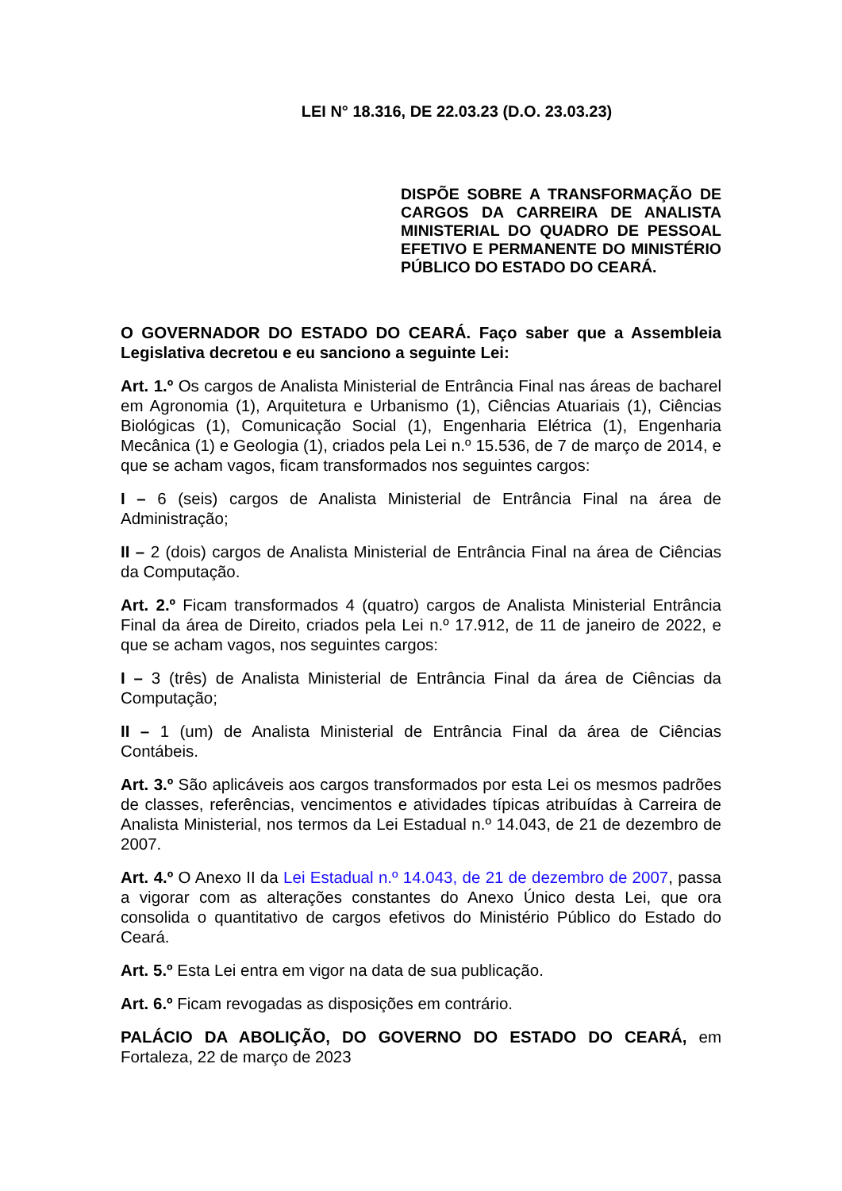LEI N° 18.316, DE 22.03.23 (D.O. 23.03.23)
DISPÕE SOBRE A TRANSFORMAÇÃO DE CARGOS DA CARREIRA DE ANALISTA MINISTERIAL DO QUADRO DE PESSOAL EFETIVO E PERMANENTE DO MINISTÉRIO PÚBLICO DO ESTADO DO CEARÁ.
O GOVERNADOR DO ESTADO DO CEARÁ. Faço saber que a Assembleia Legislativa decretou e eu sanciono a seguinte Lei:
Art. 1.º Os cargos de Analista Ministerial de Entrância Final nas áreas de bacharel em Agronomia (1), Arquitetura e Urbanismo (1), Ciências Atuariais (1), Ciências Biológicas (1), Comunicação Social (1), Engenharia Elétrica (1), Engenharia Mecânica (1) e Geologia (1), criados pela Lei n.º 15.536, de 7 de março de 2014, e que se acham vagos, ficam transformados nos seguintes cargos:
I – 6 (seis) cargos de Analista Ministerial de Entrância Final na área de Administração;
II – 2 (dois) cargos de Analista Ministerial de Entrância Final na área de Ciências da Computação.
Art. 2.º Ficam transformados 4 (quatro) cargos de Analista Ministerial Entrância Final da área de Direito, criados pela Lei n.º 17.912, de 11 de janeiro de 2022, e que se acham vagos, nos seguintes cargos:
I – 3 (três) de Analista Ministerial de Entrância Final da área de Ciências da Computação;
II – 1 (um) de Analista Ministerial de Entrância Final da área de Ciências Contábeis.
Art. 3.º São aplicáveis aos cargos transformados por esta Lei os mesmos padrões de classes, referências, vencimentos e atividades típicas atribuídas à Carreira de Analista Ministerial, nos termos da Lei Estadual n.º 14.043, de 21 de dezembro de 2007.
Art. 4.º O Anexo II da Lei Estadual n.º 14.043, de 21 de dezembro de 2007, passa a vigorar com as alterações constantes do Anexo Único desta Lei, que ora consolida o quantitativo de cargos efetivos do Ministério Público do Estado do Ceará.
Art. 5.º Esta Lei entra em vigor na data de sua publicação.
Art. 6.º Ficam revogadas as disposições em contrário.
PALÁCIO DA ABOLIÇÃO, DO GOVERNO DO ESTADO DO CEARÁ, em Fortaleza, 22 de março de 2023